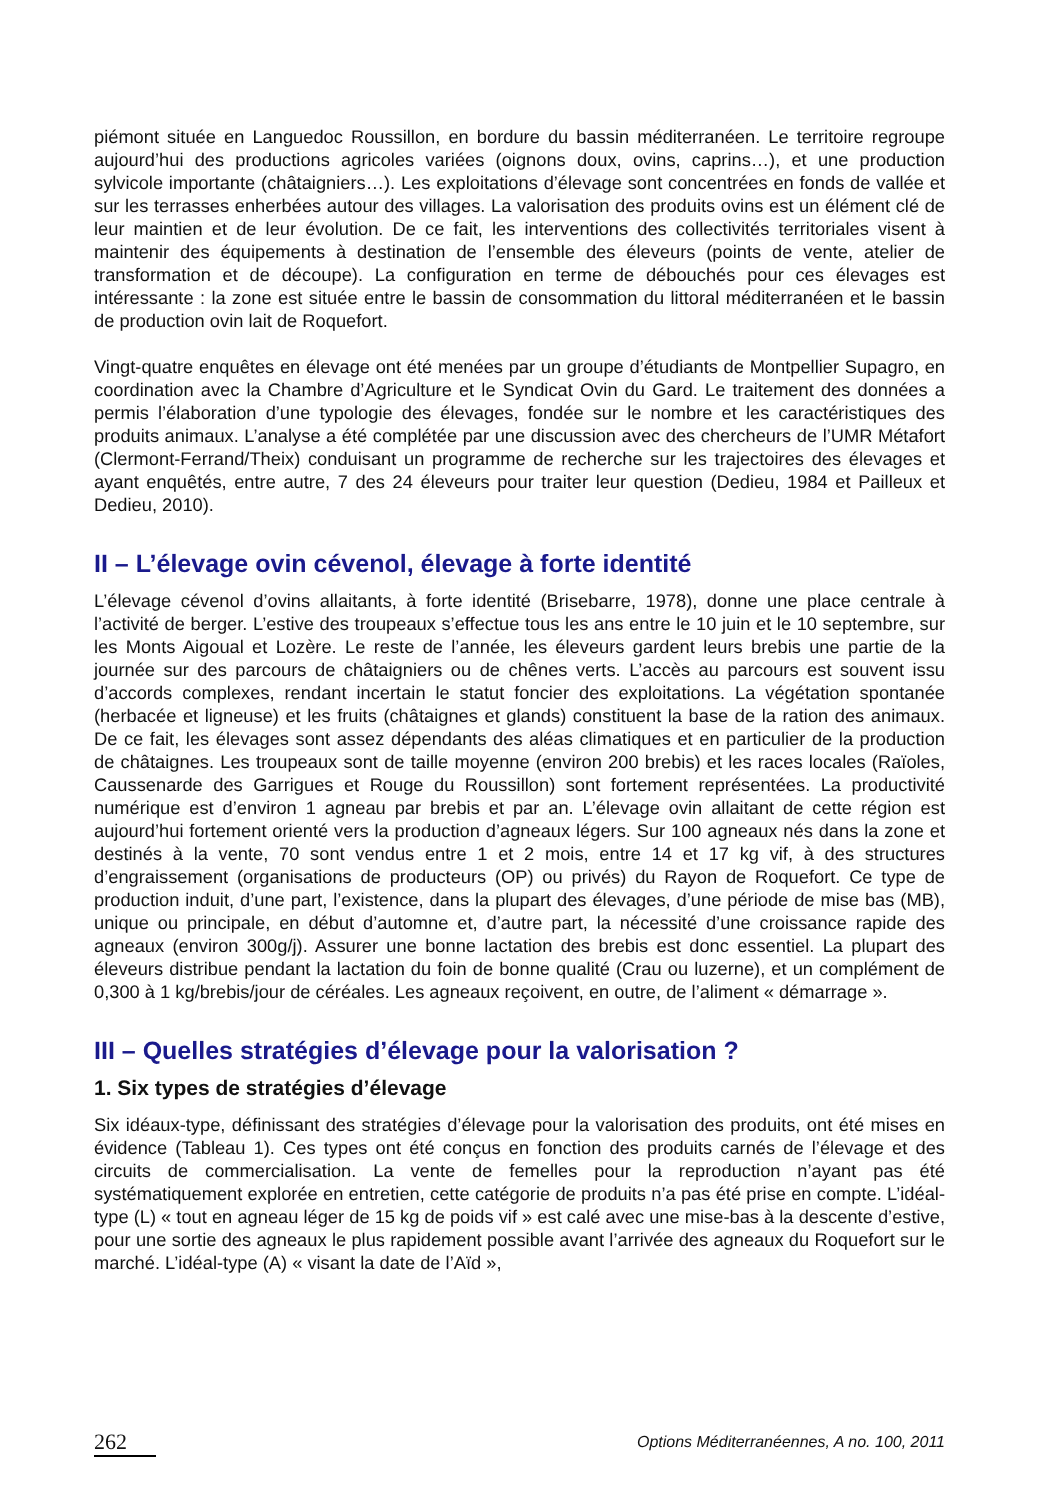piémont située en Languedoc Roussillon, en bordure du bassin méditerranéen. Le territoire regroupe aujourd’hui des productions agricoles variées (oignons doux, ovins, caprins…), et une production sylvicole importante (châtaigniers…). Les exploitations d’élevage sont concentrées en fonds de vallée et sur les terrasses enherbées autour des villages. La valorisation des produits ovins est un élément clé de leur maintien et de leur évolution. De ce fait, les interventions des collectivités territoriales visent à maintenir des équipements à destination de l’ensemble des éleveurs (points de vente, atelier de transformation et de découpe). La configuration en terme de débouchés pour ces élevages est intéressante : la zone est située entre le bassin de consommation du littoral méditerranéen et le bassin de production ovin lait de Roquefort.
Vingt-quatre enquêtes en élevage ont été menées par un groupe d’étudiants de Montpellier Supagro, en coordination avec la Chambre d’Agriculture et le Syndicat Ovin du Gard. Le traitement des données a permis l’élaboration d’une typologie des élevages, fondée sur le nombre et les caractéristiques des produits animaux. L’analyse a été complétée par une discussion avec des chercheurs de l’UMR Métafort (Clermont-Ferrand/Theix) conduisant un programme de recherche sur les trajectoires des élevages et ayant enquêtés, entre autre, 7 des 24 éleveurs pour traiter leur question (Dedieu, 1984 et Pailleux et Dedieu, 2010).
II – L’élevage ovin cévenol, élevage à forte identité
L’élevage cévenol d’ovins allaitants, à forte identité (Brisebarre, 1978), donne une place centrale à l’activité de berger. L’estive des troupeaux s’effectue tous les ans entre le 10 juin et le 10 septembre, sur les Monts Aigoual et Lozère. Le reste de l’année, les éleveurs gardent leurs brebis une partie de la journée sur des parcours de châtaigniers ou de chênes verts. L’accès au parcours est souvent issu d’accords complexes, rendant incertain le statut foncier des exploitations. La végétation spontanée (herbacée et ligneuse) et les fruits (châtaignes et glands) constituent la base de la ration des animaux. De ce fait, les élevages sont assez dépendants des aléas climatiques et en particulier de la production de châtaignes. Les troupeaux sont de taille moyenne (environ 200 brebis) et les races locales (Raïoles, Caussenarde des Garrigues et Rouge du Roussillon) sont fortement représentées. La productivité numérique est d’environ 1 agneau par brebis et par an. L’élevage ovin allaitant de cette région est aujourd’hui fortement orienté vers la production d’agneaux légers. Sur 100 agneaux nés dans la zone et destinés à la vente, 70 sont vendus entre 1 et 2 mois, entre 14 et 17 kg vif, à des structures d’engraissement (organisations de producteurs (OP) ou privés) du Rayon de Roquefort. Ce type de production induit, d’une part, l’existence, dans la plupart des élevages, d’une période de mise bas (MB), unique ou principale, en début d’automne et, d’autre part, la nécessité d’une croissance rapide des agneaux (environ 300g/j). Assurer une bonne lactation des brebis est donc essentiel. La plupart des éleveurs distribue pendant la lactation du foin de bonne qualité (Crau ou luzerne), et un complément de 0,300 à 1 kg/brebis/jour de céréales. Les agneaux reçoivent, en outre, de l’aliment « démarrage ».
III – Quelles stratégies d’élevage pour la valorisation ?
1. Six types de stratégies d’élevage
Six idéaux-type, définissant des stratégies d’élevage pour la valorisation des produits, ont été mises en évidence (Tableau 1). Ces types ont été conçus en fonction des produits carnés de l’élevage et des circuits de commercialisation. La vente de femelles pour la reproduction n’ayant pas été systématiquement explorée en entretien, cette catégorie de produits n’a pas été prise en compte. L’idéal-type (L) « tout en agneau léger de 15 kg de poids vif » est calé avec une mise-bas à la descente d’estive, pour une sortie des agneaux le plus rapidement possible avant l’arrivée des agneaux du Roquefort sur le marché. L’idéal-type (A) « visant la date de l’Aïd »,
262 Options Méditerranéennes, A no. 100, 2011